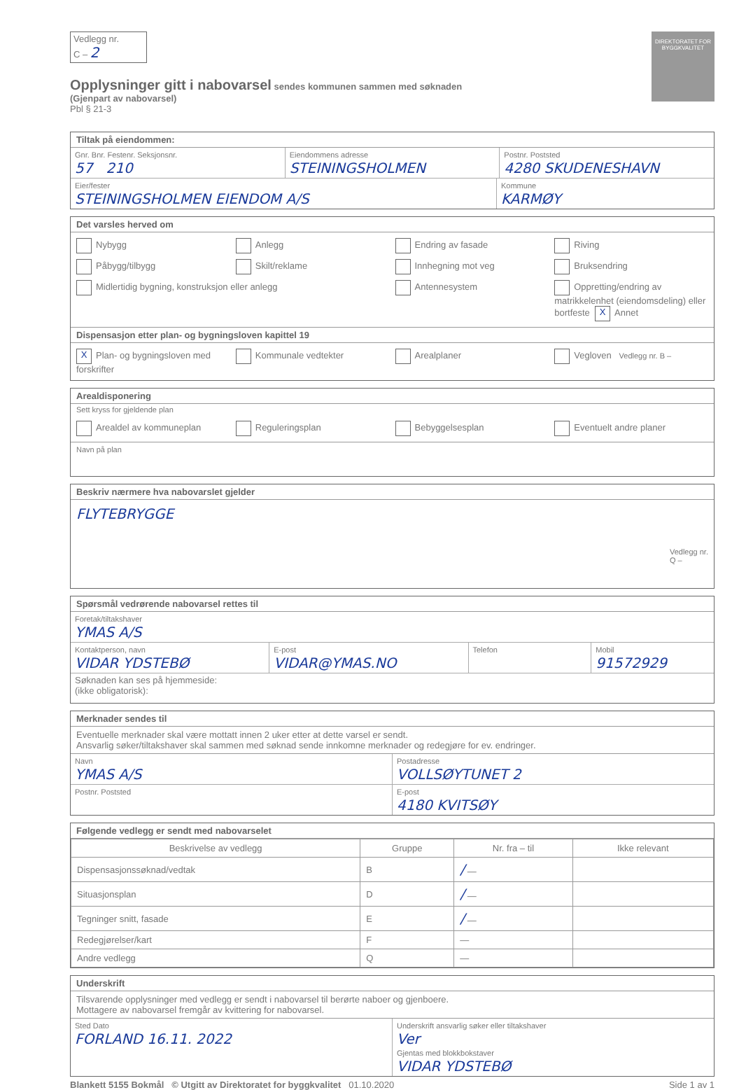DIREKTORATET FOR BYGGKVALITET
Vedlegg nr.
C – 2
Opplysninger gitt i nabovarsel sendes kommunen sammen med søknaden
(Gjenpart av nabovarsel)
Pbl § 21-3
Tiltak på eiendommen:
Gnr. Bnr. Festenr. Seksjonsnr.
57 210
Eiendommens adresse
STEININGSHOLMEN
Postnr. Poststed
4280 SKUDENESHAVN
Eier/fester
STEININGSHOLMEN EIENDOM A/S
Kommune
KARMØY
Det varsles herved om
Nybygg
Anlegg
Endring av fasade
Riving
Påbygg/tilbygg
Skilt/reklame
Innhegning mot veg
Bruksendring
Midlertidig bygning, konstruksjon eller anlegg
Antennesystem
Oppretting/endring av matrikkelenhet (eiendomsdeling) eller bortfeste X Annet
Dispensasjon etter plan- og bygningsloven kapittel 19
X Plan- og bygningsloven med forskrifter
Kommunale vedtekter
Arealplaner
Vegloven Vedlegg nr. B –
Arealdisponering
Sett kryss for gjeldende plan
Arealdel av kommuneplan
Reguleringsplan
Bebyggelsesplan
Eventuelt andre planer
Navn på plan
Beskriv nærmere hva nabovarslet gjelder
FLYTEBRYGGE
Vedlegg nr.
Q –
Spørsmål vedrørende nabovarsel rettes til
Foretak/tiltakshaver
YMAS A/S
Kontaktperson, navn
VIDAR YDSTEBØ
E-post
VIDAR@YMAS.NO
Telefon Mobil
91572929
Søknaden kan ses på hjemmeside:
(ikke obligatorisk):
Merknader sendes til
Eventuelle merknader skal være mottatt innen 2 uker etter at dette varsel er sendt.
Ansvarlig søker/tiltakshaver skal sammen med søknad sende innkomne merknader og redegjøre for ev. endringer.
Navn
YMAS A/S
Postadresse
VOLLSØYTUNET 2
Postnr. Poststed E-post
4180 KVITSØY
Følgende vedlegg er sendt med nabovarselet
| Beskrivelse av vedlegg | Gruppe | Nr. fra – til | Ikke relevant |
| --- | --- | --- | --- |
| Dispensasjonssøknad/vedtak | B | / — | |
| Situasjonsplan | D | / — | |
| Tegninger snitt, fasade | E | / — | |
| Redegjørelser/kart | F | — | |
| Andre vedlegg | Q | — | |
Underskrift
Tilsvarende opplysninger med vedlegg er sendt i nabovarsel til berørte naboer og gjenboere.
Mottagere av nabovarsel fremgår av kvittering for nabovarsel.
Sted Dato
FORLAND 16.11. 2022
Underskrift ansvarlig søker eller tiltakshaver
Ver
Gjentas med blokkbokstaver
VIDAR YDSTEBØ
Blankett 5155 Bokmål © Utgitt av Direktoratet for byggkvalitet 01.10.2020 Side 1 av 1